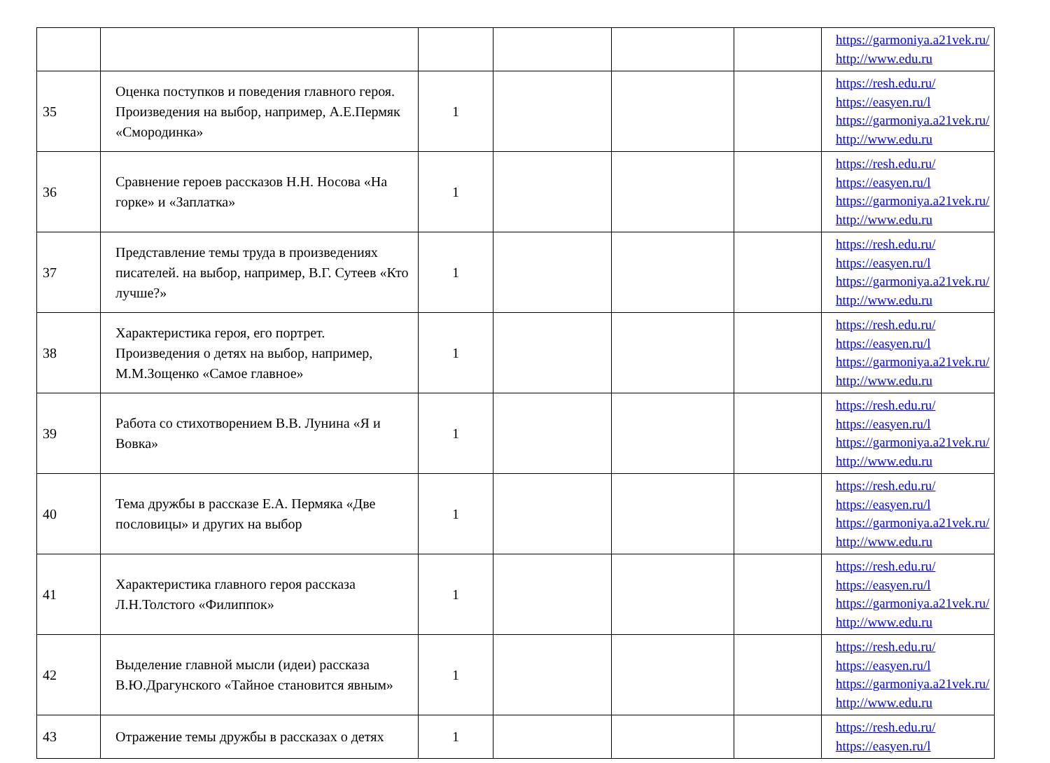| | | | | | | https://garmoniya.a21vek.ru/ http://www.edu.ru |
| 35 | Оценка поступков и поведения главного героя. Произведения на выбор, например, А.Е.Пермяк «Смородинка» | 1 | | | | https://resh.edu.ru/ https://easyen.ru/l https://garmoniya.a21vek.ru/ http://www.edu.ru |
| 36 | Сравнение героев рассказов Н.Н. Носова «На горке» и «Заплатка» | 1 | | | | https://resh.edu.ru/ https://easyen.ru/l https://garmoniya.a21vek.ru/ http://www.edu.ru |
| 37 | Представление темы труда в произведениях писателей. на выбор, например, В.Г. Сутеев «Кто лучше?» | 1 | | | | https://resh.edu.ru/ https://easyen.ru/l https://garmoniya.a21vek.ru/ http://www.edu.ru |
| 38 | Характеристика героя, его портрет. Произведения о детях на выбор, например, М.М.Зощенко «Самое главное» | 1 | | | | https://resh.edu.ru/ https://easyen.ru/l https://garmoniya.a21vek.ru/ http://www.edu.ru |
| 39 | Работа со стихотворением В.В. Лунина «Я и Вовка» | 1 | | | | https://resh.edu.ru/ https://easyen.ru/l https://garmoniya.a21vek.ru/ http://www.edu.ru |
| 40 | Тема дружбы в рассказе Е.А. Пермяка «Две пословицы» и других на выбор | 1 | | | | https://resh.edu.ru/ https://easyen.ru/l https://garmoniya.a21vek.ru/ http://www.edu.ru |
| 41 | Характеристика главного героя рассказа Л.Н.Толстого «Филиппок» | 1 | | | | https://resh.edu.ru/ https://easyen.ru/l https://garmoniya.a21vek.ru/ http://www.edu.ru |
| 42 | Выделение главной мысли (идеи) рассказа В.Ю.Драгунского «Тайное становится явным» | 1 | | | | https://resh.edu.ru/ https://easyen.ru/l https://garmoniya.a21vek.ru/ http://www.edu.ru |
| 43 | Отражение темы дружбы в рассказах о детях | 1 | | | | https://resh.edu.ru/ https://easyen.ru/l |